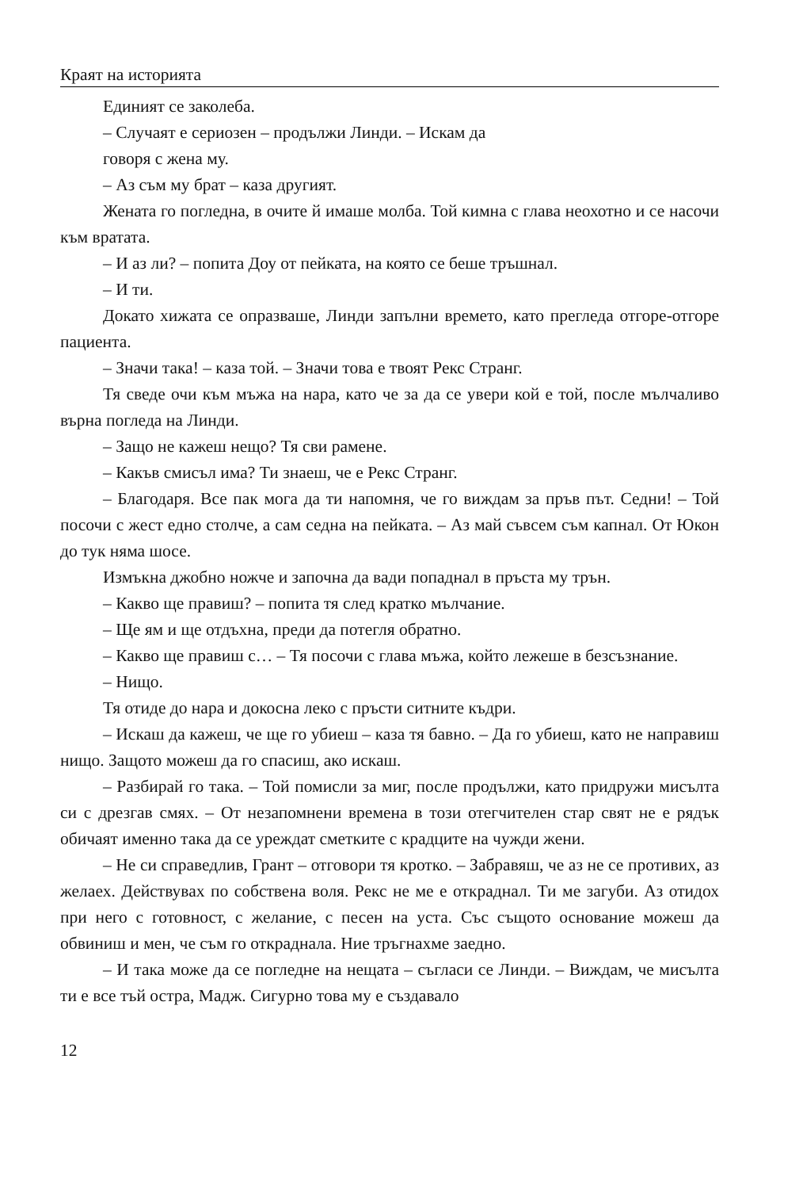Краят на историята
Единият се заколеба.
– Случаят е сериозен – продължи Линди. – Искам да
говоря с жена му.
– Аз съм му брат – каза другият.
Жената го погледна, в очите й имаше молба. Той кимна с глава нео­хотно и се насочи към вратата.
– И аз ли? – попита Доу от пейката, на която се беше тръшнал.
– И ти.
Докато хижата се опразваше, Линди запълни времето, като прегледа отгоре-отгоре пациента.
– Значи така! – каза той. – Значи това е твоят Рекс Странг.
Тя сведе очи към мъжа на нара, като че за да се увери кой е той, после мълчаливо върна погледа на Линди.
– Защо не кажеш нещо? Тя сви рамене.
– Какъв смисъл има? Ти знаеш, че е Рекс Странг.
– Благодаря. Все пак мога да ти напомня, че го виждам за пръв път. Седни! – Той посочи с жест едно столче, а сам седна на пейката. – Аз май съвсем съм капнал. От Юкон до тук няма шосе.
Измъкна джобно ножче и започна да вади попаднал в пръста му трън.
– Какво ще правиш? – попита тя след кратко мълчание.
– Ще ям и ще отдъхна, преди да потегля обратно.
– Какво ще правиш с… – Тя посочи с глава мъжа, който лежеше в безсъзнание.
– Нищо.
Тя отиде до нара и докосна леко с пръсти ситните къдри.
– Искаш да кажеш, че ще го убиеш – каза тя бавно. – Да го убиеш, като не направиш нищо. Защото можеш да го спасиш, ако искаш.
– Разбирай го така. – Той помисли за миг, после продължи, като придружи мисълта си с дрезгав смях. – От незапомнени времена в този отегчителен стар свят не е рядък обичаят именно така да се уреждат сметките с крадците на чужди жени.
– Не си справедлив, Грант – отговори тя кротко. – Забравяш, че аз не се противих, аз желаех. Действувах по собствена воля. Рекс не ме е откраднал. Ти ме загуби. Аз отидох при него с готовност, с желание, с песен на уста. Със същото основание можеш да обвиниш и мен, че съм го откраднала. Ние тръгнахме заедно.
– И така може да се погледне на нещата – съгласи се Линди. – Виж­дам, че мисълта ти е все тъй остра, Мадж. Сигурно това му е създавало
12